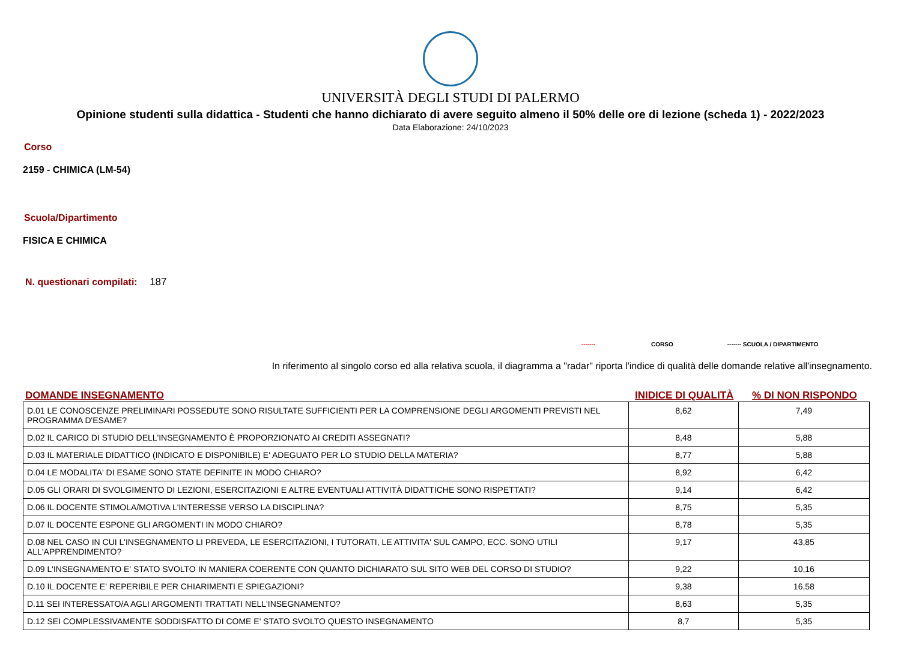UNIVERSITÀ DEGLI STUDI DI PALERMO
Opinione studenti sulla didattica - Studenti che hanno dichiarato di avere seguito almeno il 50% delle ore di lezione (scheda 1) - 2022/2023
Data Elaborazione: 24/10/2023
Corso
2159 - CHIMICA (LM-54)
Scuola/Dipartimento
FISICA E CHIMICA
N. questionari compilati: 187
------- CORSO ------- SCUOLA / DIPARTIMENTO
In riferimento al singolo corso ed alla relativa scuola, il diagramma a "radar" riporta l'indice di qualità delle domande relative all'insegnamento.
DOMANDE INSEGNAMENTO INIDICE DI QUALITÀ% DI NON RISPONDO
| D.01 LE CONOSCENZE PRELIMINARI POSSEDUTE SONO RISULTATE SUFFICIENTI PER LA COMPRENSIONE DEGLI ARGOMENTI PREVISTI NEL PROGRAMMA D'ESAME? | 8,62 | 7,49 |
| D.02 IL CARICO DI STUDIO DELL'INSEGNAMENTO È PROPORZIONATO AI CREDITI ASSEGNATI? | 8,48 | 5,88 |
| D.03 IL MATERIALE DIDATTICO (INDICATO E DISPONIBILE) E' ADEGUATO PER LO STUDIO DELLA MATERIA? | 8,77 | 5,88 |
| D.04 LE MODALITA' DI ESAME SONO STATE DEFINITE IN MODO CHIARO? | 8,92 | 6,42 |
| D.05 GLI ORARI DI SVOLGIMENTO DI LEZIONI, ESERCITAZIONI E ALTRE EVENTUALI ATTIVITÀ DIDATTICHE SONO RISPETTATI? | 9,14 | 6,42 |
| D.06 IL DOCENTE STIMOLA/MOTIVA L'INTERESSE VERSO LA DISCIPLINA? | 8,75 | 5,35 |
| D.07 IL DOCENTE ESPONE GLI ARGOMENTI IN MODO CHIARO? | 8,78 | 5,35 |
| D.08 NEL CASO IN CUI L'INSEGNAMENTO LI PREVEDA, LE ESERCITAZIONI, I TUTORATI, LE ATTIVITA' SUL CAMPO, ECC. SONO UTILI ALL'APPRENDIMENTO? | 9,17 | 43,85 |
| D.09 L'INSEGNAMENTO E' STATO SVOLTO IN MANIERA COERENTE CON QUANTO DICHIARATO SUL SITO WEB DEL CORSO DI STUDIO? | 9,22 | 10,16 |
| D.10 IL DOCENTE E' REPERIBILE PER CHIARIMENTI E SPIEGAZIONI? | 9,38 | 16,58 |
| D.11 SEI INTERESSATO/A AGLI ARGOMENTI TRATTATI NELL'INSEGNAMENTO? | 8,63 | 5,35 |
| D.12 SEI COMPLESSIVAMENTE SODDISFATTO DI COME E' STATO SVOLTO QUESTO INSEGNAMENTO | 8,7 | 5,35 |